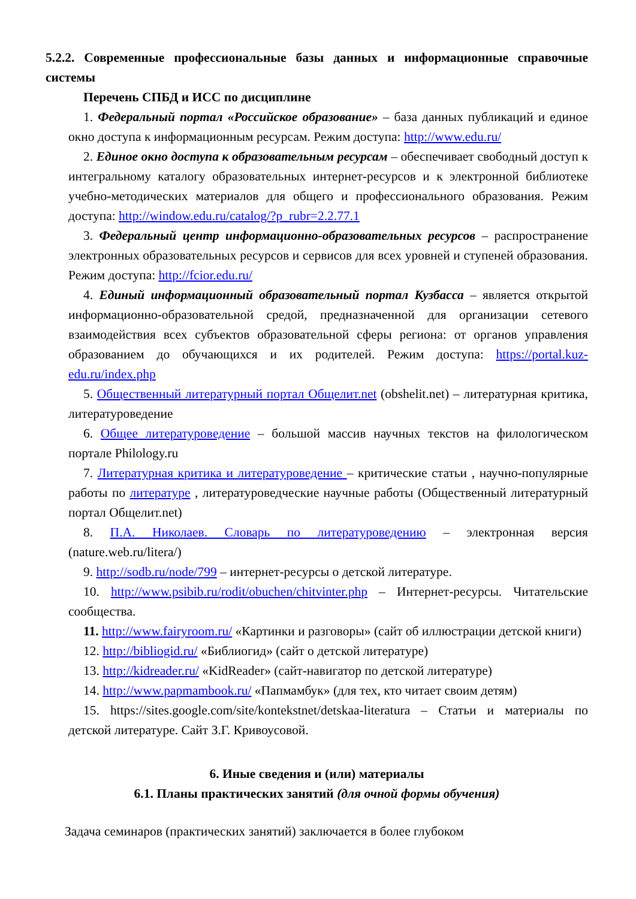5.2.2. Современные профессиональные базы данных и информационные справочные системы
Перечень СПБД и ИСС по дисциплине
1. Федеральный портал «Российское образование» – база данных публикаций и единое окно доступа к информационным ресурсам. Режим доступа: http://www.edu.ru/
2. Единое окно доступа к образовательным ресурсам – обеспечивает свободный доступ к интегральному каталогу образовательных интернет-ресурсов и к электронной библиотеке учебно-методических материалов для общего и профессионального образования. Режим доступа: http://window.edu.ru/catalog/?p_rubr=2.2.77.1
3. Федеральный центр информационно-образовательных ресурсов – распространение электронных образовательных ресурсов и сервисов для всех уровней и ступеней образования. Режим доступа: http://fcior.edu.ru/
4. Единый информационный образовательный портал Кузбасса – является открытой информационно-образовательной средой, предназначенной для организации сетевого взаимодействия всех субъектов образовательной сферы региона: от органов управления образованием до обучающихся и их родителей. Режим доступа: https://portal.kuz-edu.ru/index.php
5. Общественный литературный портал Общелит.net (obshelit.net) – литературная критика, литературоведение
6. Общее литературоведение – большой массив научных текстов на филологическом портале Philology.ru
7. Литературная критика и литературоведение – критические статьи , научно-популярные работы по литературе , литературоведческие научные работы (Общественный литературный портал Общелит.net)
8. П.А. Николаев. Словарь по литературоведению – электронная версия (nature.web.ru/litera/)
9. http://sodb.ru/node/799 – интернет-ресурсы о детской литературе.
10. http://www.psibib.ru/rodit/obuchen/chitvinter.php – Интернет-ресурсы. Читательские сообщества.
11. http://www.fairyroom.ru/ «Картинки и разговоры» (сайт об иллюстрации детской книги)
12. http://bibliogid.ru/ «Библиогид» (сайт о детской литературе)
13. http://kidreader.ru/ «KidReader» (сайт-навигатор по детской литературе)
14. http://www.papmambook.ru/ «Папмамбук» (для тех, кто читает своим детям)
15. https://sites.google.com/site/kontekstnet/detskaa-literatura – Статьи и материалы по детской литературе. Сайт З.Г. Кривоусовой.
6. Иные сведения и (или) материалы
6.1. Планы практических занятий (для очной формы обучения)
Задача семинаров (практических занятий) заключается в более глубоком